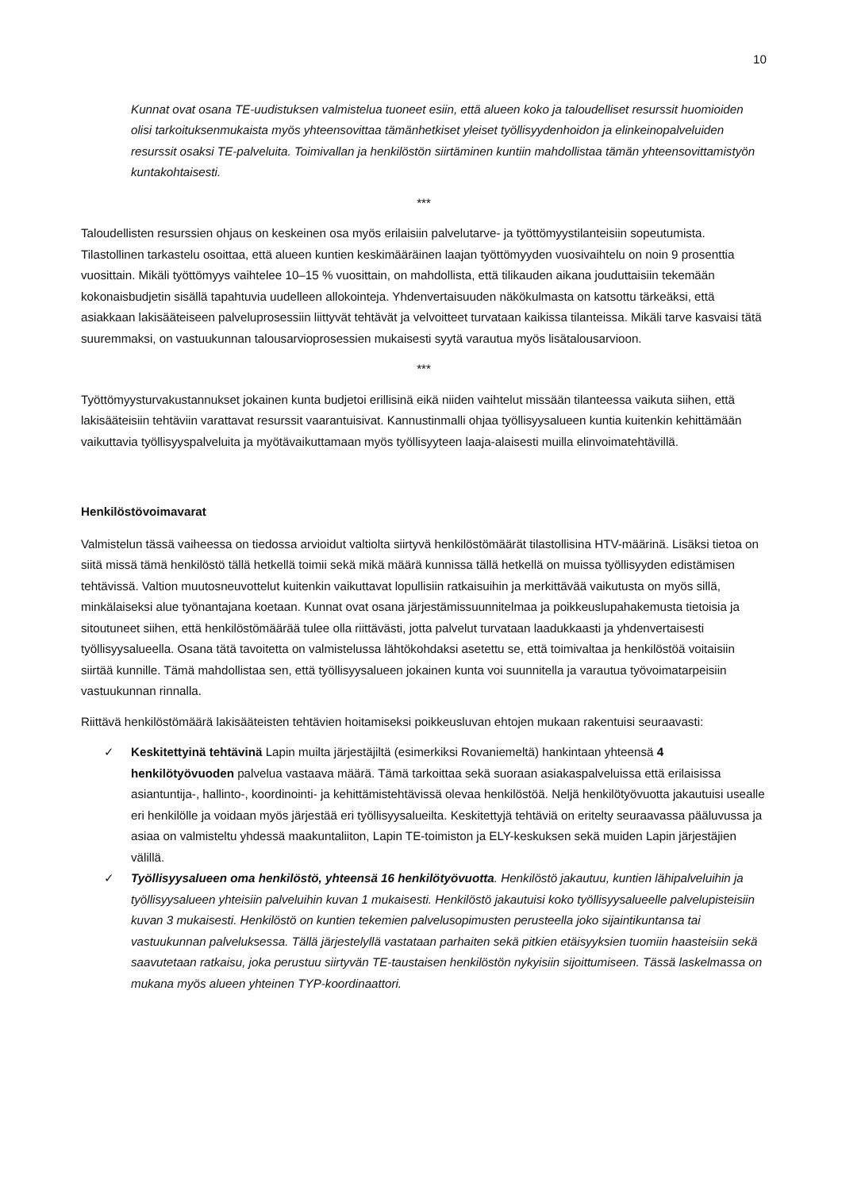10
Kunnat ovat osana TE-uudistuksen valmistelua tuoneet esiin, että alueen koko ja taloudelliset resurssit huomioiden olisi tarkoituksenmukaista myös yhteensovittaa tämänhetkiset yleiset työllisyydenhoidon ja elinkeinopalveluiden resurssit osaksi TE-palveluita. Toimivallan ja henkilöstön siirtäminen kuntiin mahdollistaa tämän yhteensovittamistyön kuntakohtaisesti.
***
Taloudellisten resurssien ohjaus on keskeinen osa myös erilaisiin palvelutarve- ja työttömyystilanteisiin sopeutumista. Tilastollinen tarkastelu osoittaa, että alueen kuntien keskimääräinen laajan työttömyyden vuosivaihtelu on noin 9 prosenttia vuosittain. Mikäli työttömyys vaihtelee 10–15 % vuosittain, on mahdollista, että tilikauden aikana jouduttaisiin tekemään kokonaisbudjetin sisällä tapahtuvia uudelleen allokointeja. Yhdenvertaisuuden näkökulmasta on katsottu tärkeäksi, että asiakkaan lakisääteiseen palveluprosessiin liittyvät tehtävät ja velvoitteet turvataan kaikissa tilanteissa. Mikäli tarve kasvaisi tätä suuremmaksi, on vastuukunnan talousarvioprosessien mukaisesti syytä varautua myös lisätalousarvioon.
***
Työttömyysturvakustannukset jokainen kunta budjetoi erillisinä eikä niiden vaihtelut missään tilanteessa vaikuta siihen, että lakisääteisiin tehtäviin varattavat resurssit vaarantuisivat. Kannustinmalli ohjaa työllisyysalueen kuntia kuitenkin kehittämään vaikuttavia työllisyyspalveluita ja myötävaikuttamaan myös työllisyyteen laaja-alaisesti muilla elinvoimatehtävillä.
Henkilöstövoimavarat
Valmistelun tässä vaiheessa on tiedossa arvioidut valtiolta siirtyvä henkilöstömäärät tilastollisina HTV-määrinä. Lisäksi tietoa on siitä missä tämä henkilöstö tällä hetkellä toimii sekä mikä määrä kunnissa tällä hetkellä on muissa työllisyyden edistämisen tehtävissä. Valtion muutosneuvottelut kuitenkin vaikuttavat lopullisiin ratkaisuihin ja merkittävää vaikutusta on myös sillä, minkälaiseksi alue työnantajana koetaan. Kunnat ovat osana järjestämissuunnitelmaa ja poikkeuslupahakemusta tietoisia ja sitoutuneet siihen, että henkilöstömäärää tulee olla riittävästi, jotta palvelut turvataan laadukkaasti ja yhdenvertaisesti työllisyysalueella. Osana tätä tavoitetta on valmistelussa lähtökohdaksi asetettu se, että toimivaltaa ja henkilöstöä voitaisiin siirtää kunnille. Tämä mahdollistaa sen, että työllisyysalueen jokainen kunta voi suunnitella ja varautua työvoimatarpeisiin vastuukunnan rinnalla.
Riittävä henkilöstömäärä lakisääteisten tehtävien hoitamiseksi poikkeusluvan ehtojen mukaan rakentuisi seuraavasti:
✓ Keskitettyinä tehtävinä Lapin muilta järjestäjiltä (esimerkiksi Rovaniemeltä) hankintaan yhteensä 4 henkilötyövuoden palvelua vastaava määrä. Tämä tarkoittaa sekä suoraan asiakaspalveluissa että erilaisissa asiantuntija-, hallinto-, koordinointi- ja kehittämistehtävissä olevaa henkilöstöä. Neljä henkilötyövuotta jakautuisi usealle eri henkilölle ja voidaan myös järjestää eri työllisyysalueilta. Keskitettyjä tehtäviä on eritelty seuraavassa pääluvussa ja asiaa on valmisteltu yhdessä maakuntaliiton, Lapin TE-toimiston ja ELY-keskuksen sekä muiden Lapin järjestäjien välillä.
✓ Työllisyysalueen oma henkilöstö, yhteensä 16 henkilötyövuotta. Henkilöstö jakautuu, kuntien lähipalveluihin ja työllisyysalueen yhteisiin palveluihin kuvan 1 mukaisesti. Henkilöstö jakautuisi koko työllisyysalueelle palvelupisteisiin kuvan 3 mukaisesti. Henkilöstö on kuntien tekemien palvelusopimusten perusteella joko sijaintikuntansa tai vastuukunnan palveluksessa. Tällä järjestelyllä vastataan parhaiten sekä pitkien etäisyyksien tuomiin haasteisiin sekä saavutetaan ratkaisu, joka perustuu siirtyvän TE-taustaisen henkilöstön nykyisiin sijoittumiseen. Tässä laskelmassa on mukana myös alueen yhteinen TYP-koordinaattori.